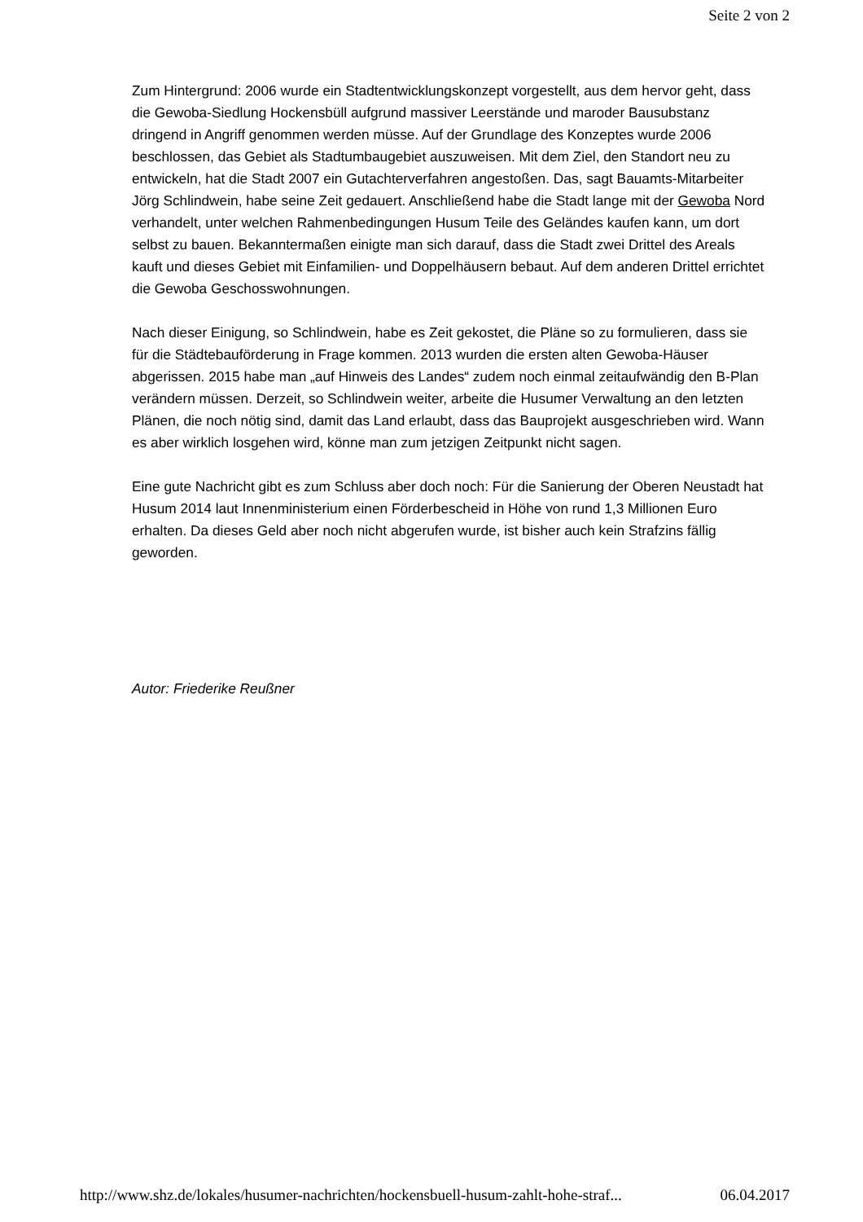Seite 2 von 2
Zum Hintergrund: 2006 wurde ein Stadtentwicklungskonzept vorgestellt, aus dem hervor geht, dass die Gewoba-Siedlung Hockensbüll aufgrund massiver Leerstände und maroder Bausubstanz dringend in Angriff genommen werden müsse. Auf der Grundlage des Konzeptes wurde 2006 beschlossen, das Gebiet als Stadtumbaugebiet auszuweisen. Mit dem Ziel, den Standort neu zu entwickeln, hat die Stadt 2007 ein Gutachterverfahren angestoßen. Das, sagt Bauamts-Mitarbeiter Jörg Schlindwein, habe seine Zeit gedauert. Anschließend habe die Stadt lange mit der Gewoba Nord verhandelt, unter welchen Rahmenbedingungen Husum Teile des Geländes kaufen kann, um dort selbst zu bauen. Bekanntermaßen einigte man sich darauf, dass die Stadt zwei Drittel des Areals kauft und dieses Gebiet mit Einfamilien- und Doppelhäusern bebaut. Auf dem anderen Drittel errichtet die Gewoba Geschosswohnungen.
Nach dieser Einigung, so Schlindwein, habe es Zeit gekostet, die Pläne so zu formulieren, dass sie für die Städtebauförderung in Frage kommen. 2013 wurden die ersten alten Gewoba-Häuser abgerissen. 2015 habe man „auf Hinweis des Landes“ zudem noch einmal zeitaufwändig den B-Plan verändern müssen. Derzeit, so Schlindwein weiter, arbeite die Husumer Verwaltung an den letzten Plänen, die noch nötig sind, damit das Land erlaubt, dass das Bauprojekt ausgeschrieben wird. Wann es aber wirklich losgehen wird, könne man zum jetzigen Zeitpunkt nicht sagen.
Eine gute Nachricht gibt es zum Schluss aber doch noch: Für die Sanierung der Oberen Neustadt hat Husum 2014 laut Innenministerium einen Förderbescheid in Höhe von rund 1,3 Millionen Euro erhalten. Da dieses Geld aber noch nicht abgerufen wurde, ist bisher auch kein Strafzins fällig geworden.
Autor: Friederike Reußner
http://www.shz.de/lokales/husumer-nachrichten/hockensbuell-husum-zahlt-hohe-straf... 06.04.2017